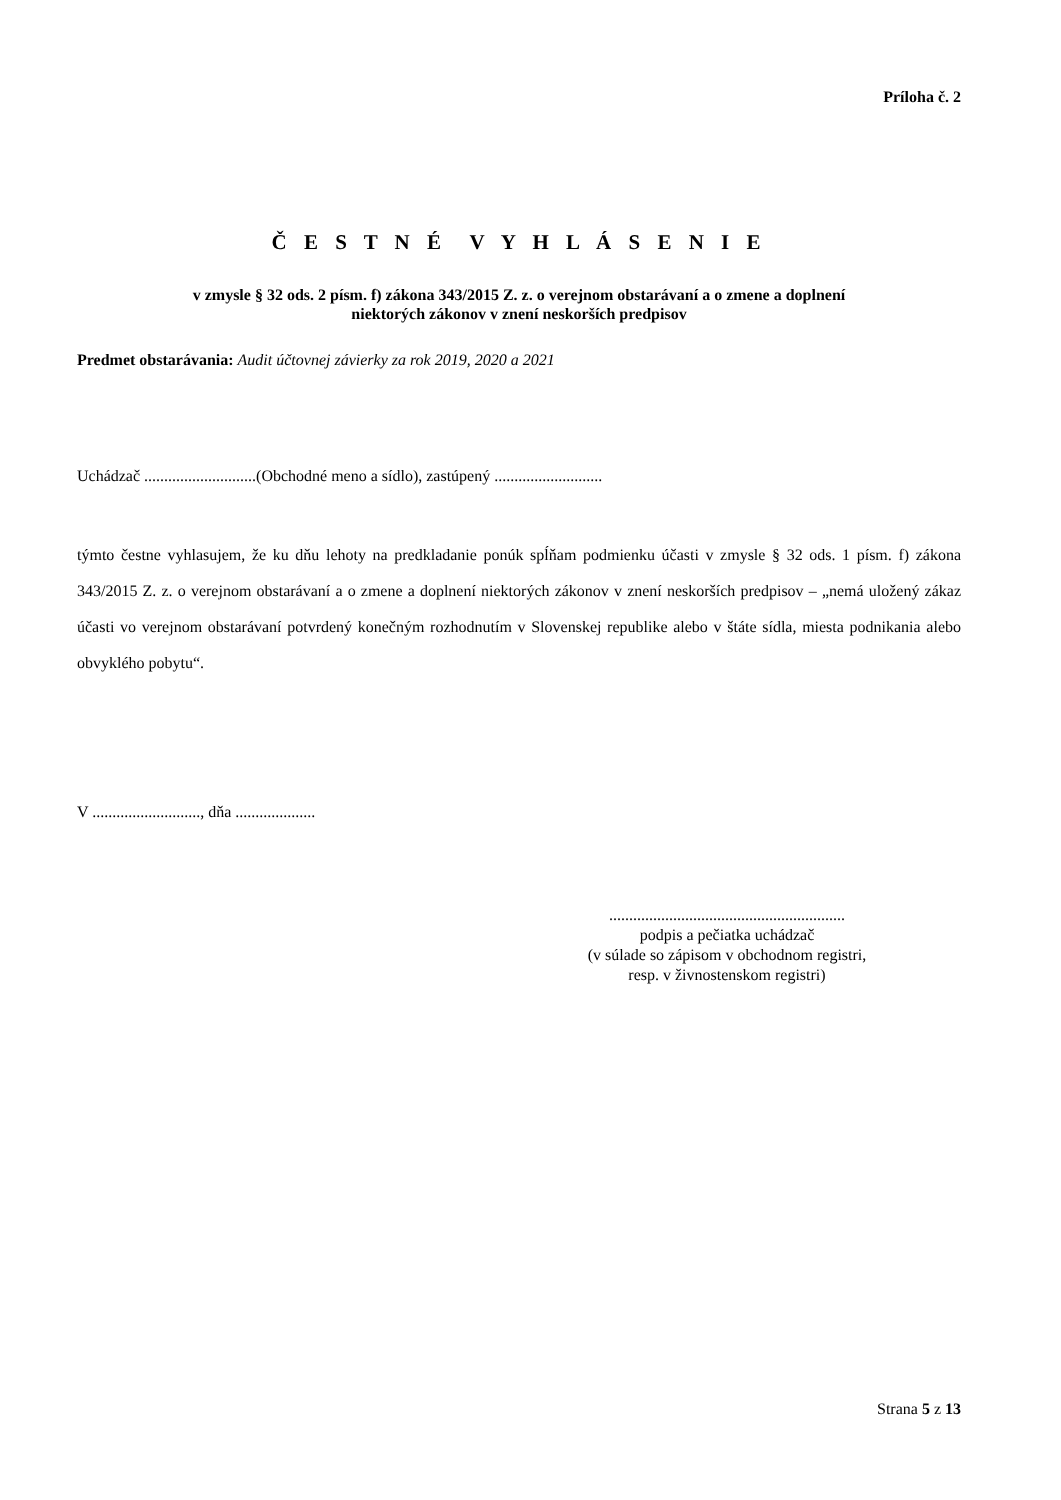Príloha č. 2
Č E S T N É V Y H L Á S E N I E
v zmysle § 32 ods. 2 písm. f) zákona 343/2015 Z. z. o verejnom obstarávaní a o zmene a doplnení
niektorých zákonov v znení neskorších predpisov
Predmet obstarávania: Audit účtovnej závierky za rok 2019, 2020 a 2021
Uchádzač ............................(Obchodné meno a sídlo), zastúpený ...........................
týmto čestne vyhlasujem, že ku dňu lehoty na predkladanie ponúk spĺňam podmienku účasti v zmysle § 32 ods. 1 písm. f) zákona 343/2015 Z. z. o verejnom obstarávaní a o zmene a doplnení niektorých zákonov v znení neskorších predpisov – „nemá uložený zákaz účasti vo verejnom obstarávaní potvrdený konečným rozhodnutím v Slovenskej republike alebo v štáte sídla, miesta podnikania alebo obvyklého pobytu“.
V ..........................., dňa ....................
...........................................................
podpis a pečiatka uchádzač
(v súlade so zápisom v obchodnom registri,
resp. v živnostenskom registri)
Strana 5 z 13